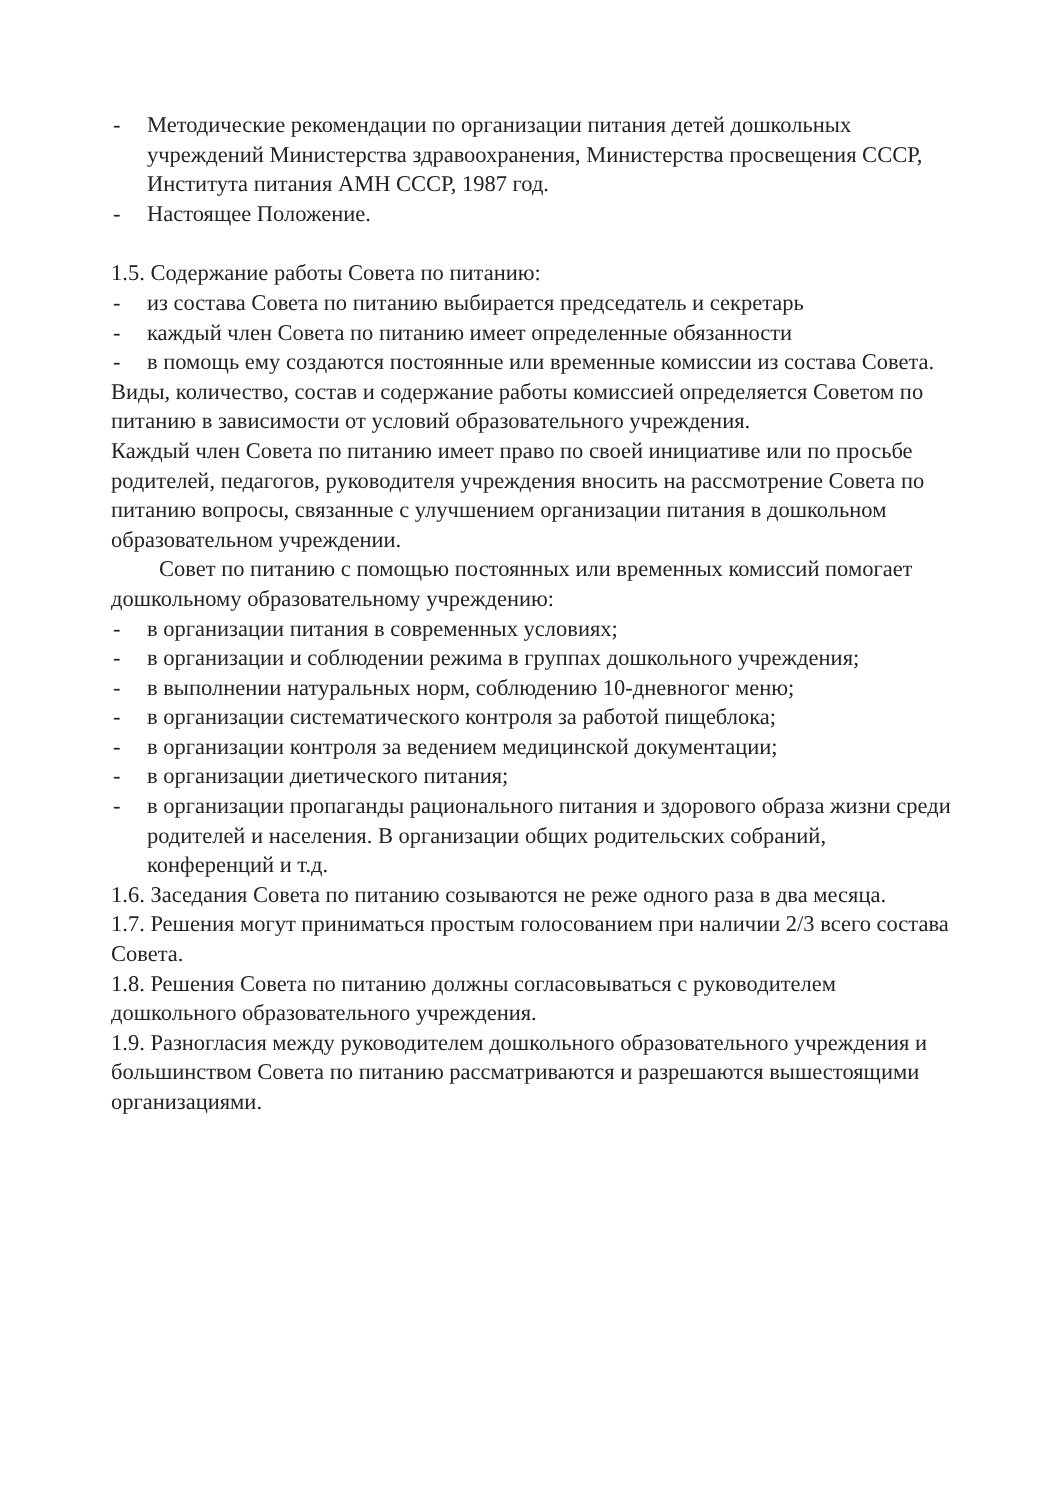- Методические рекомендации по организации питания детей дошкольных учреждений Министерства здравоохранения, Министерства просвещения СССР, Института питания АМН СССР, 1987 год.
- Настоящее Положение.
1.5. Содержание работы Совета по питанию:
- из состава Совета по питанию выбирается председатель и секретарь
- каждый член Совета по питанию имеет определенные обязанности
- в помощь ему создаются постоянные или временные комиссии из состава Совета.
Виды, количество, состав и содержание работы комиссией определяется Советом по питанию в зависимости от условий образовательного учреждения.
Каждый член Совета по питанию имеет право по своей инициативе или по просьбе родителей, педагогов, руководителя учреждения вносить на рассмотрение Совета по питанию вопросы, связанные с улучшением организации питания в дошкольном образовательном учреждении.
Совет по питанию с помощью постоянных или временных комиссий помогает дошкольному образовательному учреждению:
- в организации питания в современных условиях;
- в организации и соблюдении режима в группах дошкольного учреждения;
- в выполнении натуральных норм, соблюдению 10-дневногог меню;
- в организации систематического контроля за работой пищеблока;
- в организации контроля за ведением медицинской документации;
- в организации диетического питания;
- в организации пропаганды рационального питания и здорового образа жизни среди родителей и населения. В организации общих родительских собраний, конференций и т.д.
1.6. Заседания Совета по питанию созываются не реже одного раза в два месяца.
1.7. Решения могут приниматься простым голосованием при наличии 2/3 всего состава Совета.
1.8. Решения Совета по питанию должны согласовываться с руководителем дошкольного образовательного учреждения.
1.9. Разногласия между руководителем дошкольного образовательного учреждения и большинством Совета по питанию рассматриваются и разрешаются вышестоящими организациями.